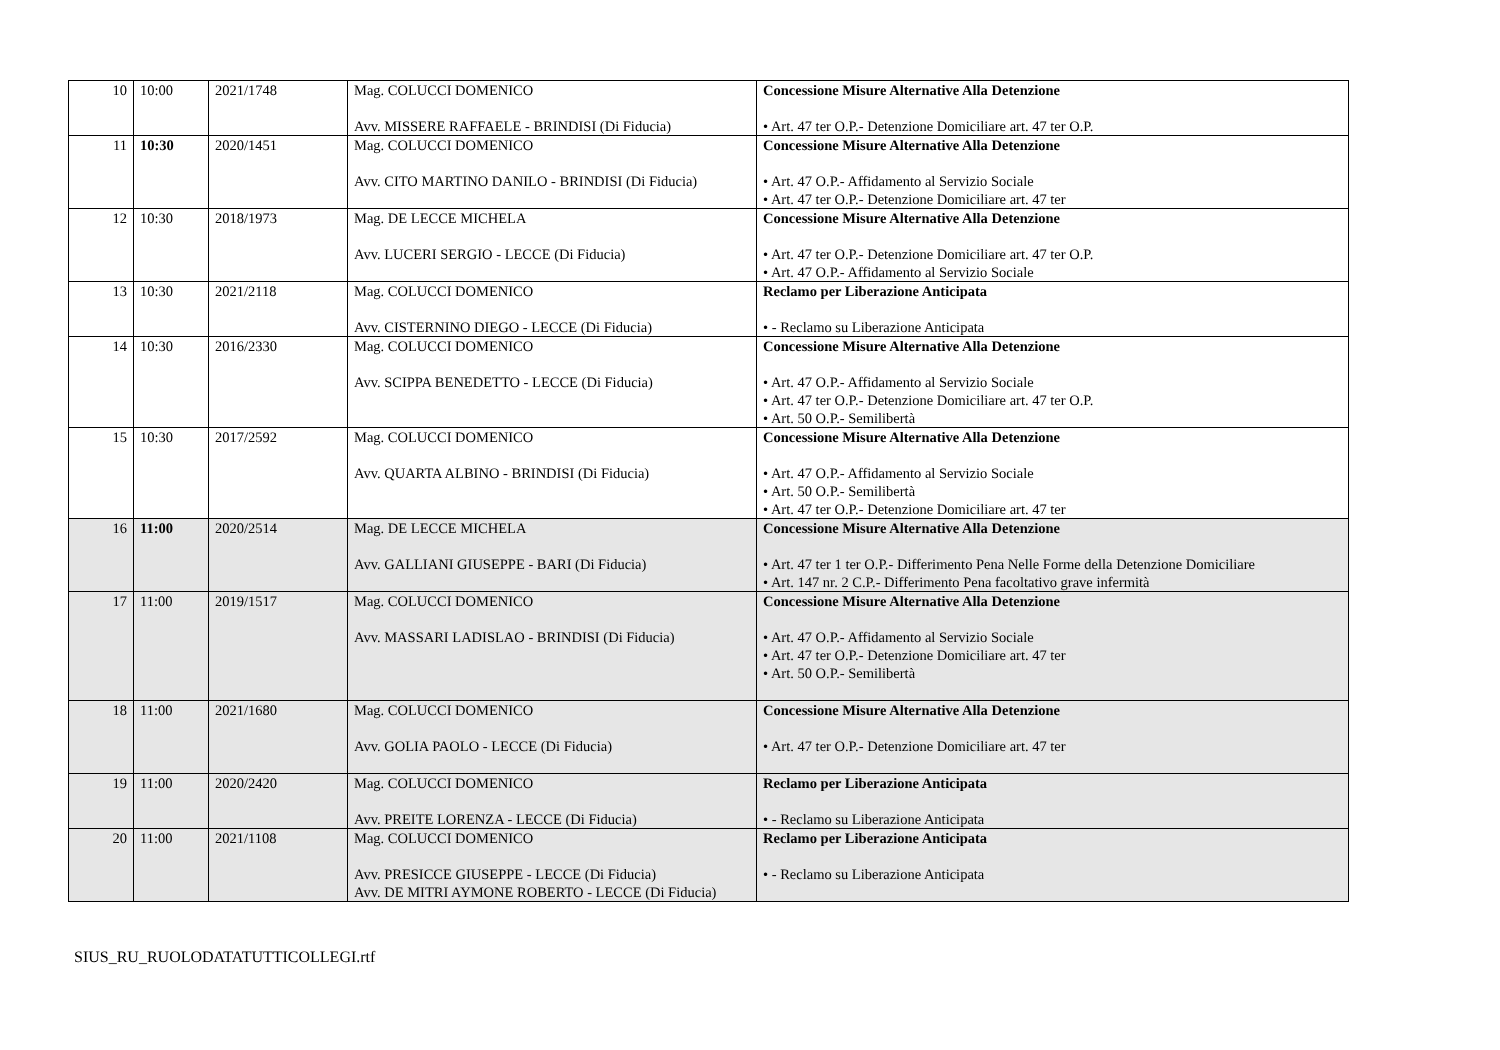| 10 | 10:00 | 2021/1748 | Mag. COLUCCI DOMENICO Avv. MISSERE RAFFAELE - BRINDISI (Di Fiducia) | Concessione Misure Alternative Alla Detenzione • Art. 47 ter O.P.- Detenzione Domiciliare art. 47 ter O.P. |
| 11 | 10:30 | 2020/1451 | Mag. COLUCCI DOMENICO Avv. CITO MARTINO DANILO - BRINDISI (Di Fiducia) | Concessione Misure Alternative Alla Detenzione • Art. 47 O.P.- Affidamento al Servizio Sociale • Art. 47 ter O.P.- Detenzione Domiciliare art. 47 ter |
| 12 | 10:30 | 2018/1973 | Mag. DE LECCE MICHELA Avv. LUCERI SERGIO - LECCE (Di Fiducia) | Concessione Misure Alternative Alla Detenzione • Art. 47 ter O.P.- Detenzione Domiciliare art. 47 ter O.P. • Art. 47 O.P.- Affidamento al Servizio Sociale |
| 13 | 10:30 | 2021/2118 | Mag. COLUCCI DOMENICO Avv. CISTERNINO DIEGO - LECCE (Di Fiducia) | Reclamo per Liberazione Anticipata • - Reclamo su Liberazione Anticipata |
| 14 | 10:30 | 2016/2330 | Mag. COLUCCI DOMENICO Avv. SCIPPA BENEDETTO - LECCE (Di Fiducia) | Concessione Misure Alternative Alla Detenzione • Art. 47 O.P.- Affidamento al Servizio Sociale • Art. 47 ter O.P.- Detenzione Domiciliare art. 47 ter O.P. • Art. 50 O.P.- Semilibertà |
| 15 | 10:30 | 2017/2592 | Mag. COLUCCI DOMENICO Avv. QUARTA ALBINO - BRINDISI (Di Fiducia) | Concessione Misure Alternative Alla Detenzione • Art. 47 O.P.- Affidamento al Servizio Sociale • Art. 50 O.P.- Semilibertà • Art. 47 ter O.P.- Detenzione Domiciliare art. 47 ter |
| 16 | 11:00 | 2020/2514 | Mag. DE LECCE MICHELA Avv. GALLIANI GIUSEPPE - BARI (Di Fiducia) | Concessione Misure Alternative Alla Detenzione • Art. 47 ter 1 ter O.P.- Differimento Pena Nelle Forme della Detenzione Domiciliare • Art. 147 nr. 2 C.P.- Differimento Pena facoltativo grave infermità |
| 17 | 11:00 | 2019/1517 | Mag. COLUCCI DOMENICO Avv. MASSARI LADISLAO - BRINDISI (Di Fiducia) | Concessione Misure Alternative Alla Detenzione • Art. 47 O.P.- Affidamento al Servizio Sociale • Art. 47 ter O.P.- Detenzione Domiciliare art. 47 ter • Art. 50 O.P.- Semilibertà |
| 18 | 11:00 | 2021/1680 | Mag. COLUCCI DOMENICO Avv. GOLIA PAOLO - LECCE (Di Fiducia) | Concessione Misure Alternative Alla Detenzione • Art. 47 ter O.P.- Detenzione Domiciliare art. 47 ter |
| 19 | 11:00 | 2020/2420 | Mag. COLUCCI DOMENICO Avv. PREITE LORENZA - LECCE (Di Fiducia) | Reclamo per Liberazione Anticipata • - Reclamo su Liberazione Anticipata |
| 20 | 11:00 | 2021/1108 | Mag. COLUCCI DOMENICO Avv. PRESICCE GIUSEPPE - LECCE (Di Fiducia) Avv. DE MITRI AYMONE ROBERTO - LECCE (Di Fiducia) | Reclamo per Liberazione Anticipata • - Reclamo su Liberazione Anticipata |
SIUS_RU_RUOLODATATUTTICOLLEGI.rtf